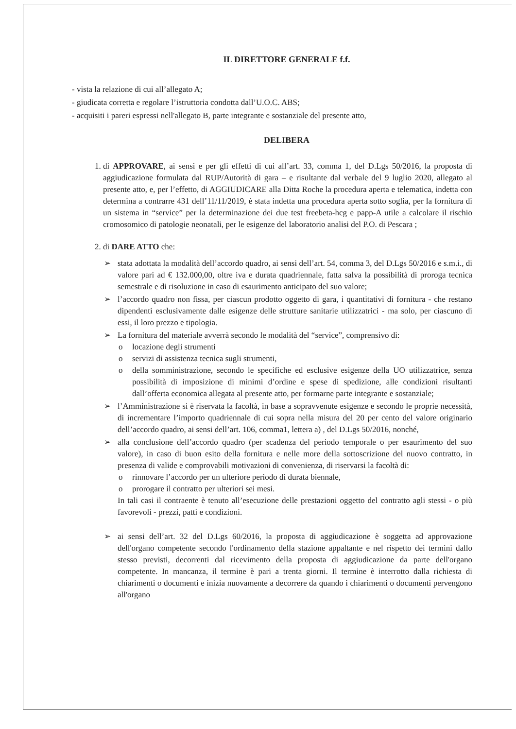IL DIRETTORE GENERALE f.f.
- vista la relazione di cui all’allegato A;
- giudicata corretta e regolare l’istruttoria condotta dall’U.O.C. ABS;
- acquisiti i pareri espressi nell'allegato B, parte integrante e sostanziale del presente atto,
DELIBERA
1. di APPROVARE, ai sensi e per gli effetti di cui all’art. 33, comma 1, del D.Lgs 50/2016, la proposta di aggiudicazione formulata dal RUP/Autorità di gara – e risultante dal verbale del 9 luglio 2020, allegato al presente atto, e, per l’effetto, di AGGIUDICARE alla Ditta Roche la procedura aperta e telematica, indetta con determina a contrarre 431 dell’11/11/2019, è stata indetta una procedura aperta sotto soglia, per la fornitura di un sistema in “service” per la determinazione dei due test freebeta-hcg e papp-A utile a calcolare il rischio cromosomico di patologie neonatali, per le esigenze del laboratorio analisi del P.O. di Pescara ;
2. di DARE ATTO che:
➢ stata adottata la modalità dell’accordo quadro, ai sensi dell’art. 54, comma 3, del D.Lgs 50/2016 e s.m.i., di valore pari ad € 132.000,00, oltre iva e durata quadriennale, fatta salva la possibilità di proroga tecnica semestrale e di risoluzione in caso di esaurimento anticipato del suo valore;
➢ l’accordo quadro non fissa, per ciascun prodotto oggetto di gara, i quantitativi di fornitura - che restano dipendenti esclusivamente dalle esigenze delle strutture sanitarie utilizzatrici - ma solo, per ciascuno di essi, il loro prezzo e tipologia.
➢ La fornitura del materiale avverrà secondo le modalità del “service”, comprensivo di:
o locazione degli strumenti
o servizi di assistenza tecnica sugli strumenti,
o della somministrazione, secondo le specifiche ed esclusive esigenze della UO utilizzatrice, senza possibilità di imposizione di minimi d’ordine e spese di spedizione, alle condizioni risultanti dall’offerta economica allegata al presente atto, per formarne parte integrante e sostanziale;
➢ l’Amministrazione si è riservata la facoltà, in base a sopravvenute esigenze e secondo le proprie necessità, di incrementare l’importo quadriennale di cui sopra nella misura del 20 per cento del valore originario dell’accordo quadro, ai sensi dell’art. 106, comma1, lettera a) , del D.Lgs 50/2016, nonché,
➢ alla conclusione dell’accordo quadro (per scadenza del periodo temporale o per esaurimento del suo valore), in caso di buon esito della fornitura e nelle more della sottoscrizione del nuovo contratto, in presenza di valide e comprovabili motivazioni di convenienza, di riservarsi la facoltà di:
o rinnovare l’accordo per un ulteriore periodo di durata biennale,
o prorogare il contratto per ulteriori sei mesi.
In tali casi il contraente è tenuto all’esecuzione delle prestazioni oggetto del contratto agli stessi - o più favorevoli - prezzi, patti e condizioni.
➢ ai sensi dell’art. 32 del D.Lgs 60/2016, la proposta di aggiudicazione è soggetta ad approvazione dell'organo competente secondo l'ordinamento della stazione appaltante e nel rispetto dei termini dallo stesso previsti, decorrenti dal ricevimento della proposta di aggiudicazione da parte dell'organo competente. In mancanza, il termine è pari a trenta giorni. Il termine è interrotto dalla richiesta di chiarimenti o documenti e inizia nuovamente a decorrere da quando i chiarimenti o documenti pervengono all'organo